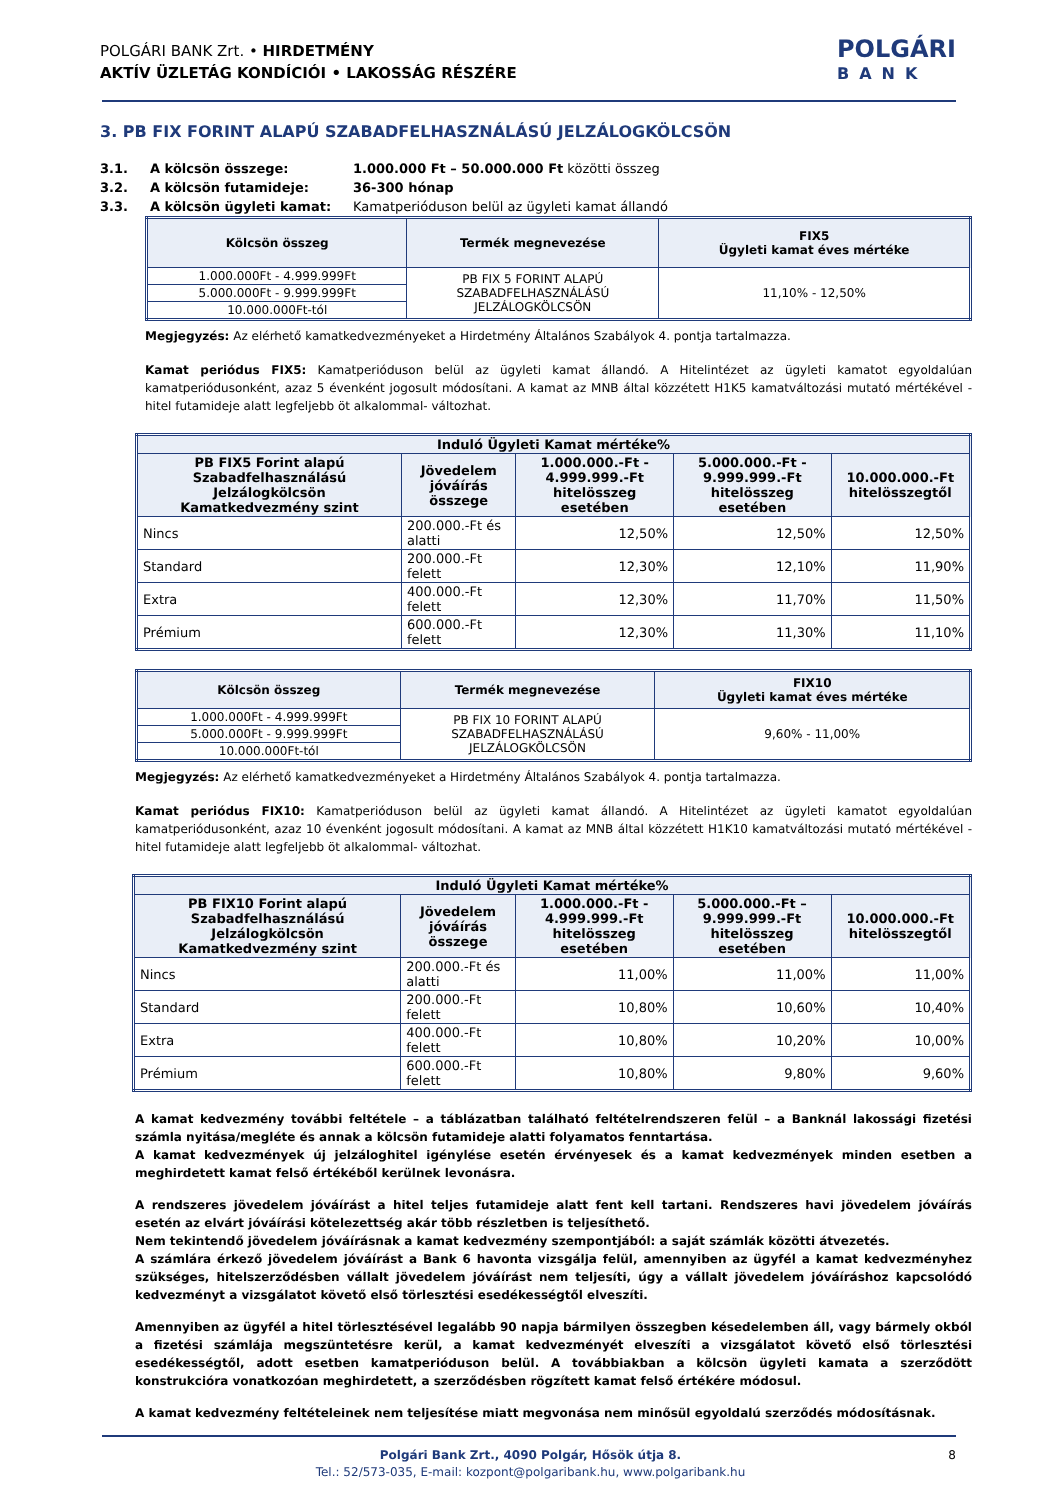POLGÁRI BANK Zrt. • HIRDETMÉNY
AKTÍV ÜZLETÁG KONDÍCIÓI • LAKOSSÁG RÉSZÉRE
POLGÁRI
BANK
3. PB FIX FORINT ALAPÚ SZABADFELHASZNÁLÁSÚ JELZÁLOGKÖLCSÖN
3.1. A kölcsön összege: 1.000.000 Ft – 50.000.000 Ft közötti összeg
3.2. A kölcsön futamideje: 36-300 hónap
3.3. A kölcsön ügyleti kamat: Kamatperióduson belül az ügyleti kamat állandó
| Kölcsön összeg | Termék megnevezése | FIX5 Ügyleti kamat éves mértéke |
| --- | --- | --- |
| 1.000.000Ft - 4.999.999Ft | PB FIX 5 FORINT ALAPÚ SZABADFELHASZNÁLÁSÚ JELZÁLOGKÖLCSÖN | 11,10% - 12,50% |
| 5.000.000Ft - 9.999.999Ft | | |
| 10.000.000Ft-tól | | |
Megjegyzés: Az elérhető kamatkedvezményeket a Hirdetmény Általános Szabályok 4. pontja tartalmazza.
Kamat periódus FIX5: Kamatperióduson belül az ügyleti kamat állandó. A Hitelintézet az ügyleti kamatot egyoldalúan kamatperiódusonként, azaz 5 évenként jogosult módosítani. A kamat az MNB által közzétett H1K5 kamatváltozási mutató mértékével - hitel futamideje alatt legfeljebb öt alkalommal- változhat.
| Induló Ügyleti Kamat mértéke% | | | | |
| --- | --- | --- | --- | --- |
| PB FIX5 Forint alapú Szabadfelhasználású Jelzálogkölcsön Kamatkedvezmény szint | Jövedelem jóváírás összege | 1.000.000.-Ft - 4.999.999.-Ft hitelösszeg esetében | 5.000.000.-Ft - 9.999.999.-Ft hitelösszeg esetében | 10.000.000.-Ft hitelösszegtől |
| Nincs | 200.000.-Ft és alatti | 12,50% | 12,50% | 12,50% |
| Standard | 200.000.-Ft felett | 12,30% | 12,10% | 11,90% |
| Extra | 400.000.-Ft felett | 12,30% | 11,70% | 11,50% |
| Prémium | 600.000.-Ft felett | 12,30% | 11,30% | 11,10% |
| Kölcsön összeg | Termék megnevezése | FIX10 Ügyleti kamat éves mértéke |
| --- | --- | --- |
| 1.000.000Ft - 4.999.999Ft | PB FIX 10 FORINT ALAPÚ SZABADFELHASZNÁLÁSÚ JELZÁLOGKÖLCSÖN | 9,60% - 11,00% |
| 5.000.000Ft - 9.999.999Ft | | |
| 10.000.000Ft-tól | | |
Megjegyzés: Az elérhető kamatkedvezményeket a Hirdetmény Általános Szabályok 4. pontja tartalmazza.
Kamat periódus FIX10: Kamatperióduson belül az ügyleti kamat állandó. A Hitelintézet az ügyleti kamatot egyoldalúan kamatperiódusonként, azaz 10 évenként jogosult módosítani. A kamat az MNB által közzétett H1K10 kamatváltozási mutató mértékével - hitel futamideje alatt legfeljebb öt alkalommal- változhat.
| Induló Ügyleti Kamat mértéke% | | | | |
| --- | --- | --- | --- | --- |
| PB FIX10 Forint alapú Szabadfelhasználású Jelzálogkölcsön Kamatkedvezmény szint | Jövedelem jóváírás összege | 1.000.000.-Ft - 4.999.999.-Ft hitelösszeg esetében | 5.000.000.-Ft – 9.999.999.-Ft hitelösszeg esetében | 10.000.000.-Ft hitelösszegtől |
| Nincs | 200.000.-Ft és alatti | 11,00% | 11,00% | 11,00% |
| Standard | 200.000.-Ft felett | 10,80% | 10,60% | 10,40% |
| Extra | 400.000.-Ft felett | 10,80% | 10,20% | 10,00% |
| Prémium | 600.000.-Ft felett | 10,80% | 9,80% | 9,60% |
A kamat kedvezmény további feltétele – a táblázatban található feltételrendszeren felül – a Banknál lakossági fizetési számla nyitása/megléte és annak a kölcsön futamideje alatti folyamatos fenntartása.
A kamat kedvezmények új jelzáloghitel igénylése esetén érvényesek és a kamat kedvezmények minden esetben a meghirdetett kamat felső értékéből kerülnek levonásra.
A rendszeres jövedelem jóváírást a hitel teljes futamideje alatt fent kell tartani. Rendszeres havi jövedelem jóváírás esetén az elvárt jóváírási kötelezettség akár több részletben is teljesíthető.
Nem tekintendő jövedelem jóváírásnak a kamat kedvezmény szempontjából: a saját számlák közötti átvezetés.
A számlára érkező jövedelem jóváírást a Bank 6 havonta vizsgálja felül, amennyiben az ügyfél a kamat kedvezményhez szükséges, hitelszerződésben vállalt jövedelem jóváírást nem teljesíti, úgy a vállalt jövedelem jóváíráshoz kapcsolódó kedvezményt a vizsgálatot követő első törlesztési esedékességtől elveszíti.
Amennyiben az ügyfél a hitel törlesztésével legalább 90 napja bármilyen összegben késedelemben áll, vagy bármely okból a fizetési számlája megszüntetésre kerül, a kamat kedvezményét elveszíti a vizsgálatot követő első törlesztési esedékességtől, adott esetben kamatperióduson belül. A továbbiakban a kölcsön ügyleti kamata a szerződött konstrukcióra vonatkozóan meghirdetett, a szerződésben rögzített kamat felső értékére módosul.
A kamat kedvezmény feltételeinek nem teljesítése miatt megvonása nem minősül egyoldalú szerződés módosításnak.
Polgári Bank Zrt., 4090 Polgár, Hősök útja 8. 8
Tel.: 52/573-035, E-mail: kozpont@polgaribank.hu, www.polgaribank.hu